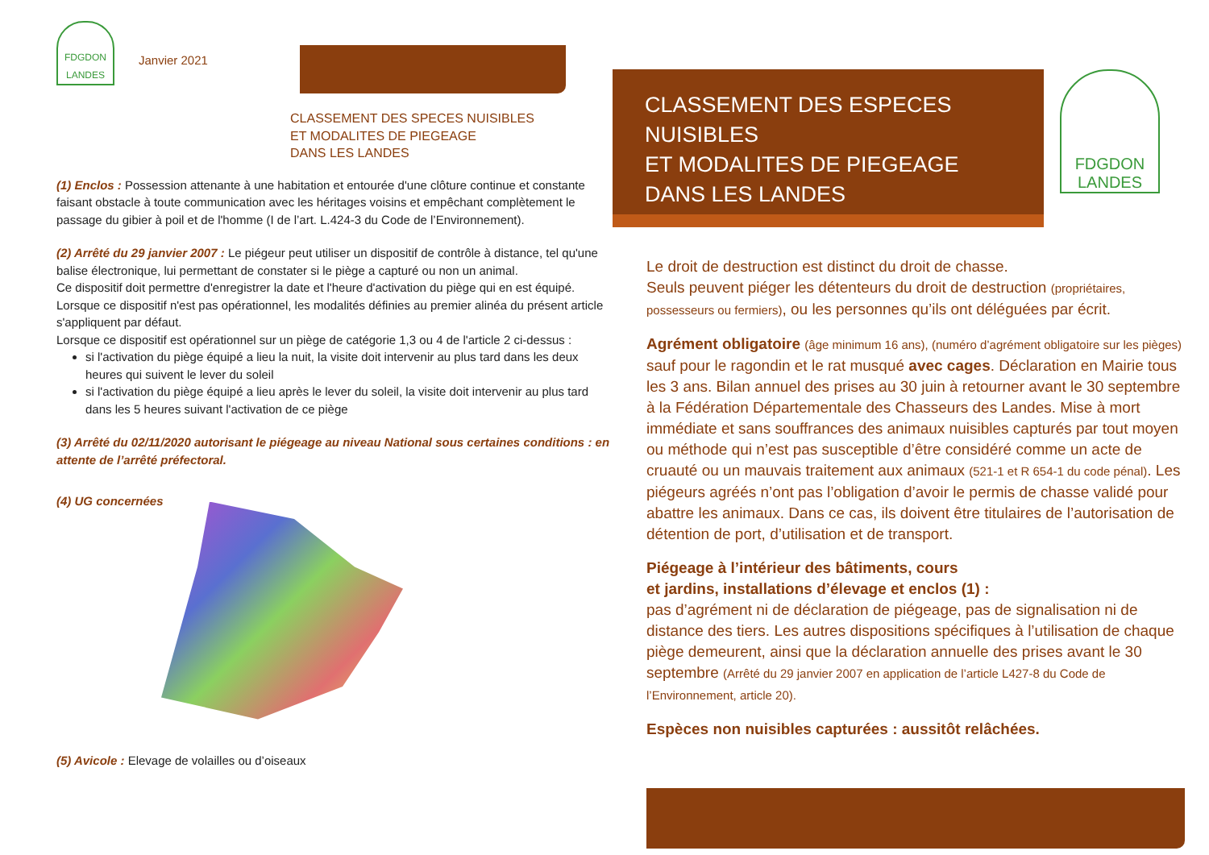FDGDON
LANDES
Janvier 2021
CLASSEMENT DES SPECES NUISIBLES
ET MODALITES DE PIEGEAGE
DANS LES LANDES
(1) Enclos : Possession attenante à une habitation et entourée d'une clôture continue et constante faisant obstacle à toute communication avec les héritages voisins et empêchant complètement le passage du gibier à poil et de l'homme (I de l’art. L.424-3 du Code de l’Environnement).
(2) Arrêté du 29 janvier 2007 : Le piégeur peut utiliser un dispositif de contrôle à distance, tel qu'une balise électronique, lui permettant de constater si le piège a capturé ou non un animal.
Ce dispositif doit permettre d'enregistrer la date et l'heure d'activation du piège qui en est équipé.
Lorsque ce dispositif n'est pas opérationnel, les modalités définies au premier alinéa du présent article s'appliquent par défaut.
Lorsque ce dispositif est opérationnel sur un piège de catégorie 1,3 ou 4 de l'article 2 ci-dessus :
si l'activation du piège équipé a lieu la nuit, la visite doit intervenir au plus tard dans les deux heures qui suivent le lever du soleil
si l'activation du piège équipé a lieu après le lever du soleil, la visite doit intervenir au plus tard dans les 5 heures suivant l'activation de ce piège
(3) Arrêté du 02/11/2020 autorisant le piégeage au niveau National sous certaines conditions : en attente de l’arrêté préfectoral.
(4) UG concernées
(5) Avicole : Elevage de volailles ou d’oiseaux
CLASSEMENT DES ESPECES NUISIBLES
ET MODALITES DE PIEGEAGE
DANS LES LANDES
FDGDON
LANDES
Le droit de destruction est distinct du droit de chasse.
Seuls peuvent piéger les détenteurs du droit de destruction (propriétaires, possesseurs ou fermiers), ou les personnes qu’ils ont déléguées par écrit.
Agrément obligatoire (âge minimum 16 ans), (numéro d’agrément obligatoire sur les pièges) sauf pour le ragondin et le rat musqué avec cages. Déclaration en Mairie tous les 3 ans. Bilan annuel des prises au 30 juin à retourner avant le 30 septembre à la Fédération Départementale des Chasseurs des Landes. Mise à mort immédiate et sans souffrances des animaux nuisibles capturés par tout moyen ou méthode qui n’est pas susceptible d’être considéré comme un acte de cruauté ou un mauvais traitement aux animaux (521-1 et R 654-1 du code pénal). Les piégeurs agréés n’ont pas l’obligation d’avoir le permis de chasse validé pour abattre les animaux. Dans ce cas, ils doivent être titulaires de l’autorisation de détention de port, d’utilisation et de transport.
Piégeage à l’intérieur des bâtiments, cours
et jardins, installations d’élevage et enclos (1) :
pas d’agrément ni de déclaration de piégeage, pas de signalisation ni de distance des tiers. Les autres dispositions spécifiques à l’utilisation de chaque piège demeurent, ainsi que la déclaration annuelle des prises avant le 30 septembre (Arrêté du 29 janvier 2007 en application de l’article L427-8 du Code de l’Environnement, article 20).
Espèces non nuisibles capturées : aussitôt relâchées.